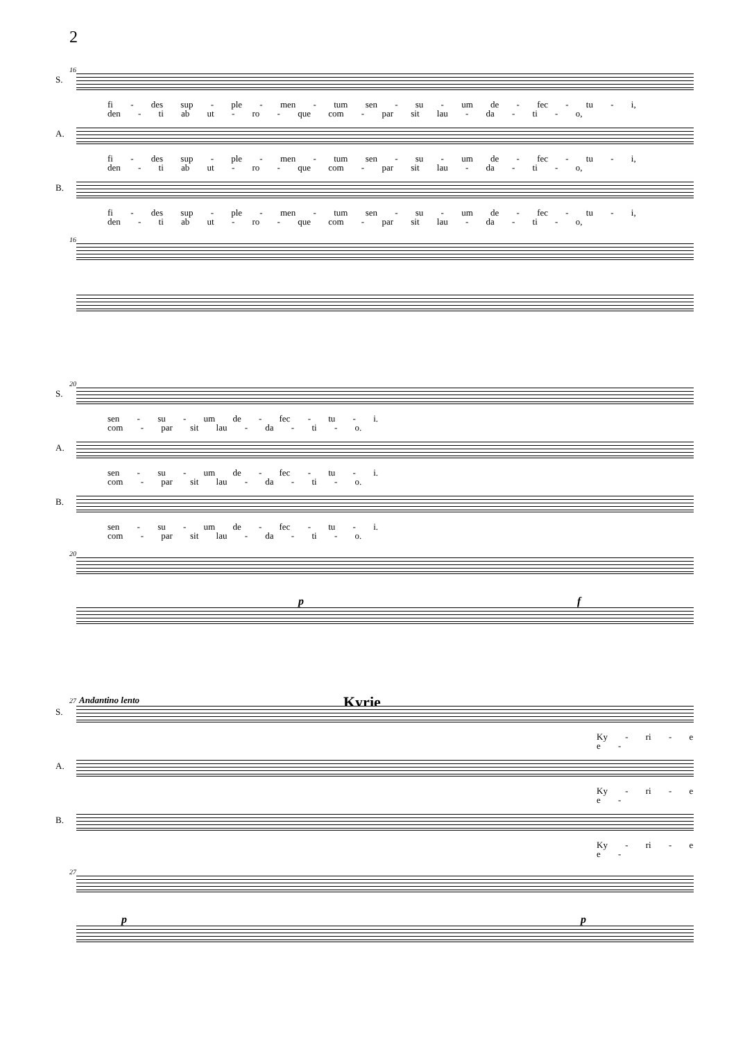2
16
S.
fi - des sup - ple - men - tum sen - su - um de - fec - tu - i,
den - ti ab ut - ro - que com - par sit lau - da - ti - o,
A.
fi - des sup - ple - men - tum sen - su - um de - fec - tu - i,
den - ti ab ut - ro - que com - par sit lau - da - ti - o,
B.
fi - des sup - ple - men - tum sen - su - um de - fec - tu - i,
den - ti ab ut - ro - que com - par sit lau - da - ti - o,
16
20
S.
sen - su - um de - fec - tu - i.
com - par sit lau - da - ti - o.
A.
sen - su - um de - fec - tu - i.
com - par sit lau - da - ti - o.
B.
sen - su - um de - fec - tu - i.
com - par sit lau - da - ti - o.
20
p f
Kyrie
27 Andantino lento
S.
Ky - ri - e e -
A.
Ky - ri - e e -
B.
Ky - ri - e e -
27
p p